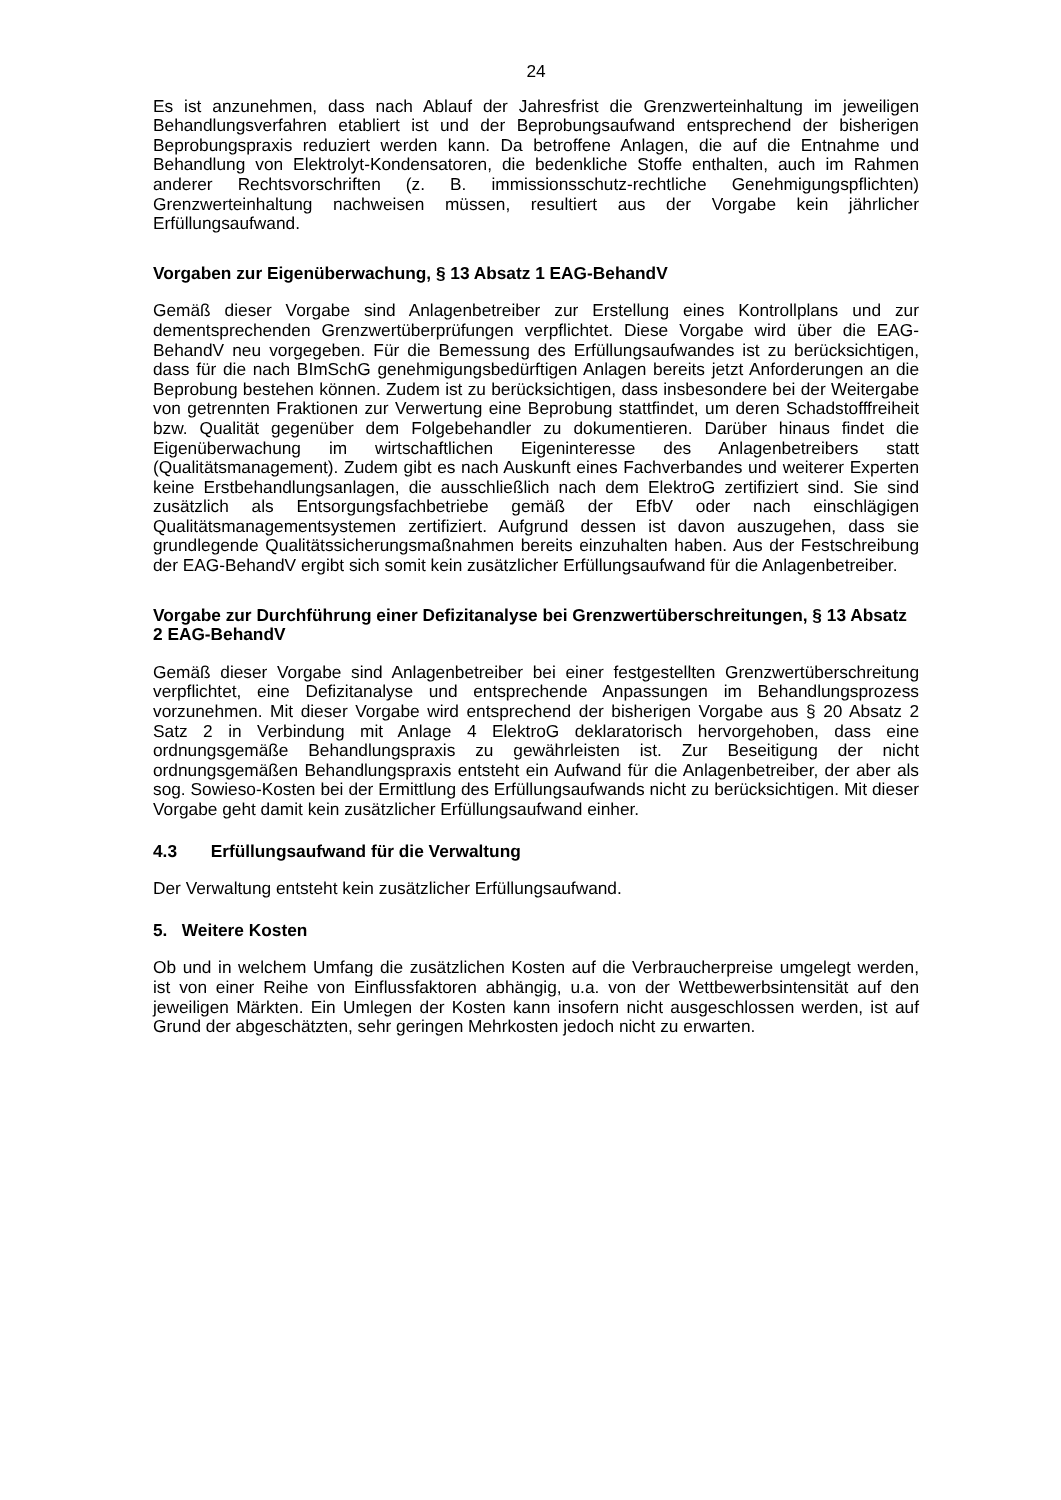24
Es ist anzunehmen, dass nach Ablauf der Jahresfrist die Grenzwerteinhaltung im jeweiligen Behandlungsverfahren etabliert ist und der Beprobungsaufwand entsprechend der bisherigen Beprobungspraxis reduziert werden kann. Da betroffene Anlagen, die auf die Entnahme und Behandlung von Elektrolyt-Kondensatoren, die bedenkliche Stoffe enthalten, auch im Rahmen anderer Rechtsvorschriften (z. B. immissionsschutz-rechtliche Genehmigungspflichten) Grenzwerteinhaltung nachweisen müssen, resultiert aus der Vorgabe kein jährlicher Erfüllungsaufwand.
Vorgaben zur Eigenüberwachung, § 13 Absatz 1 EAG-BehandV
Gemäß dieser Vorgabe sind Anlagenbetreiber zur Erstellung eines Kontrollplans und zur dementsprechenden Grenzwertüberprüfungen verpflichtet. Diese Vorgabe wird über die EAG-BehandV neu vorgegeben. Für die Bemessung des Erfüllungsaufwandes ist zu berücksichtigen, dass für die nach BImSchG genehmigungsbedürftigen Anlagen bereits jetzt Anforderungen an die Beprobung bestehen können. Zudem ist zu berücksichtigen, dass insbesondere bei der Weitergabe von getrennten Fraktionen zur Verwertung eine Beprobung stattfindet, um deren Schadstofffreiheit bzw. Qualität gegenüber dem Folgebehandler zu dokumentieren. Darüber hinaus findet die Eigenüberwachung im wirtschaftlichen Eigeninteresse des Anlagenbetreibers statt (Qualitätsmanagement). Zudem gibt es nach Auskunft eines Fachverbandes und weiterer Experten keine Erstbehandlungsanlagen, die ausschließlich nach dem ElektroG zertifiziert sind. Sie sind zusätzlich als Entsorgungsfachbetriebe gemäß der EfbV oder nach einschlägigen Qualitätsmanagementsystemen zertifiziert. Aufgrund dessen ist davon auszugehen, dass sie grundlegende Qualitätssicherungsmaßnahmen bereits einzuhalten haben. Aus der Festschreibung der EAG-BehandV ergibt sich somit kein zusätzlicher Erfüllungsaufwand für die Anlagenbetreiber.
Vorgabe zur Durchführung einer Defizitanalyse bei Grenzwertüberschreitungen, § 13 Absatz 2 EAG-BehandV
Gemäß dieser Vorgabe sind Anlagenbetreiber bei einer festgestellten Grenzwertüberschreitung verpflichtet, eine Defizitanalyse und entsprechende Anpassungen im Behandlungsprozess vorzunehmen. Mit dieser Vorgabe wird entsprechend der bisherigen Vorgabe aus § 20 Absatz 2 Satz 2 in Verbindung mit Anlage 4 ElektroG deklaratorisch hervorgehoben, dass eine ordnungsgemäße Behandlungspraxis zu gewährleisten ist. Zur Beseitigung der nicht ordnungsgemäßen Behandlungspraxis entsteht ein Aufwand für die Anlagenbetreiber, der aber als sog. Sowieso-Kosten bei der Ermittlung des Erfüllungsaufwands nicht zu berücksichtigen. Mit dieser Vorgabe geht damit kein zusätzlicher Erfüllungsaufwand einher.
4.3 Erfüllungsaufwand für die Verwaltung
Der Verwaltung entsteht kein zusätzlicher Erfüllungsaufwand.
5. Weitere Kosten
Ob und in welchem Umfang die zusätzlichen Kosten auf die Verbraucherpreise umgelegt werden, ist von einer Reihe von Einflussfaktoren abhängig, u.a. von der Wettbewerbsintensität auf den jeweiligen Märkten. Ein Umlegen der Kosten kann insofern nicht ausgeschlossen werden, ist auf Grund der abgeschätzten, sehr geringen Mehrkosten jedoch nicht zu erwarten.